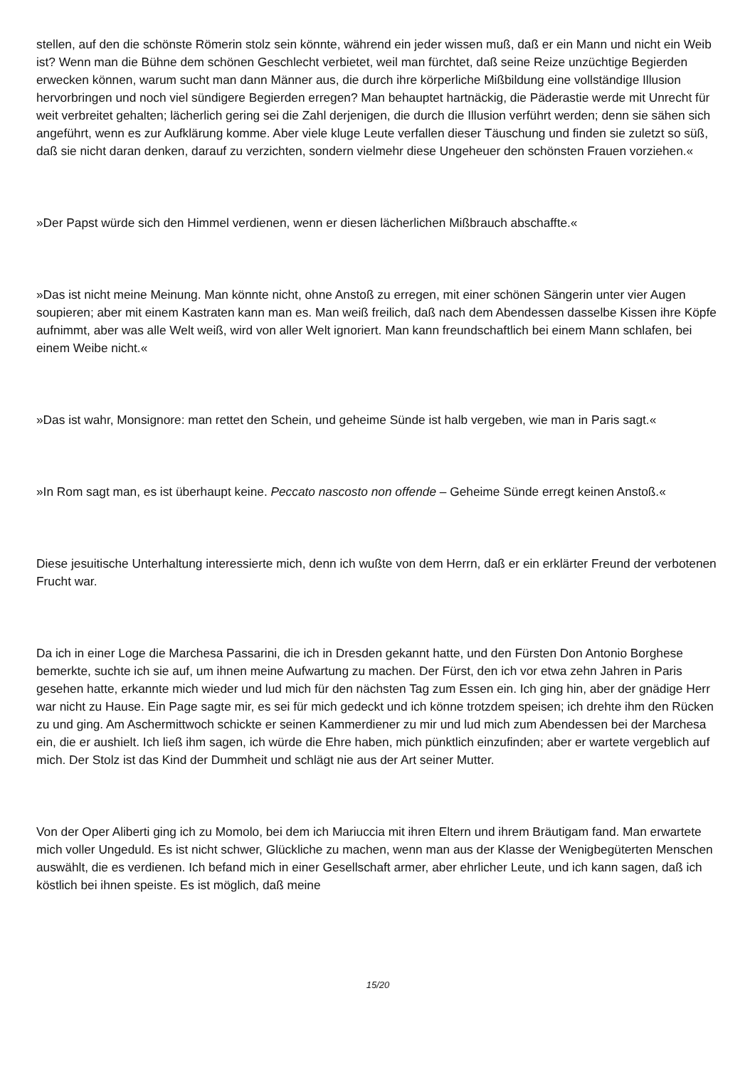stellen, auf den die schönste Römerin stolz sein könnte, während ein jeder wissen muß, daß er ein Mann und nicht ein Weib ist? Wenn man die Bühne dem schönen Geschlecht verbietet, weil man fürchtet, daß seine Reize unzüchtige Begierden erwecken können, warum sucht man dann Männer aus, die durch ihre körperliche Mißbildung eine vollständige Illusion hervorbringen und noch viel sündigere Begierden erregen? Man behauptet hartnäckig, die Päderastie werde mit Unrecht für weit verbreitet gehalten; lächerlich gering sei die Zahl derjenigen, die durch die Illusion verführt werden; denn sie sähen sich angeführt, wenn es zur Aufklärung komme. Aber viele kluge Leute verfallen dieser Täuschung und finden sie zuletzt so süß, daß sie nicht daran denken, darauf zu verzichten, sondern vielmehr diese Ungeheuer den schönsten Frauen vorziehen.«
»Der Papst würde sich den Himmel verdienen, wenn er diesen lächerlichen Mißbrauch abschaffte.«
»Das ist nicht meine Meinung. Man könnte nicht, ohne Anstoß zu erregen, mit einer schönen Sängerin unter vier Augen soupieren; aber mit einem Kastraten kann man es. Man weiß freilich, daß nach dem Abendessen dasselbe Kissen ihre Köpfe aufnimmt, aber was alle Welt weiß, wird von aller Welt ignoriert. Man kann freundschaftlich bei einem Mann schlafen, bei einem Weibe nicht.«
»Das ist wahr, Monsignore: man rettet den Schein, und geheime Sünde ist halb vergeben, wie man in Paris sagt.«
»In Rom sagt man, es ist überhaupt keine. Peccato nascosto non offende – Geheime Sünde erregt keinen Anstoß.«
Diese jesuitische Unterhaltung interessierte mich, denn ich wußte von dem Herrn, daß er ein erklärter Freund der verbotenen Frucht war.
Da ich in einer Loge die Marchesa Passarini, die ich in Dresden gekannt hatte, und den Fürsten Don Antonio Borghese bemerkte, suchte ich sie auf, um ihnen meine Aufwartung zu machen. Der Fürst, den ich vor etwa zehn Jahren in Paris gesehen hatte, erkannte mich wieder und lud mich für den nächsten Tag zum Essen ein. Ich ging hin, aber der gnädige Herr war nicht zu Hause. Ein Page sagte mir, es sei für mich gedeckt und ich könne trotzdem speisen; ich drehte ihm den Rücken zu und ging. Am Aschermittwoch schickte er seinen Kammerdiener zu mir und lud mich zum Abendessen bei der Marchesa ein, die er aushielt. Ich ließ ihm sagen, ich würde die Ehre haben, mich pünktlich einzufinden; aber er wartete vergeblich auf mich. Der Stolz ist das Kind der Dummheit und schlägt nie aus der Art seiner Mutter.
Von der Oper Aliberti ging ich zu Momolo, bei dem ich Mariuccia mit ihren Eltern und ihrem Bräutigam fand. Man erwartete mich voller Ungeduld. Es ist nicht schwer, Glückliche zu machen, wenn man aus der Klasse der Wenigbegüterten Menschen auswählt, die es verdienen. Ich befand mich in einer Gesellschaft armer, aber ehrlicher Leute, und ich kann sagen, daß ich köstlich bei ihnen speiste. Es ist möglich, daß meine
15/20